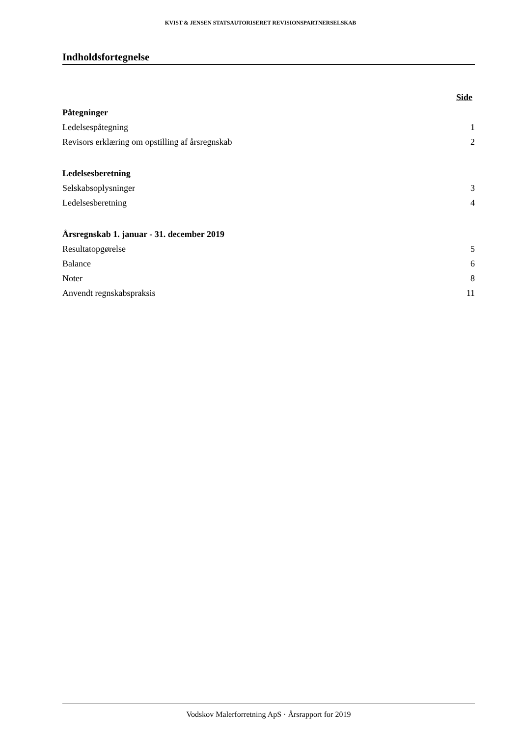KVIST & JENSEN STATSAUTORISERET REVISIONSPARTNERSELSKAB
Indholdsfortegnelse
Side
Påtegninger
Ledelsespåtegning 1
Revisors erklæring om opstilling af årsregnskab 2
Ledelsesberetning
Selskabsoplysninger 3
Ledelsesberetning 4
Årsregnskab 1. januar - 31. december 2019
Resultatopgørelse 5
Balance 6
Noter 8
Anvendt regnskabspraksis 11
Vodskov Malerforretning ApS · Årsrapport for 2019